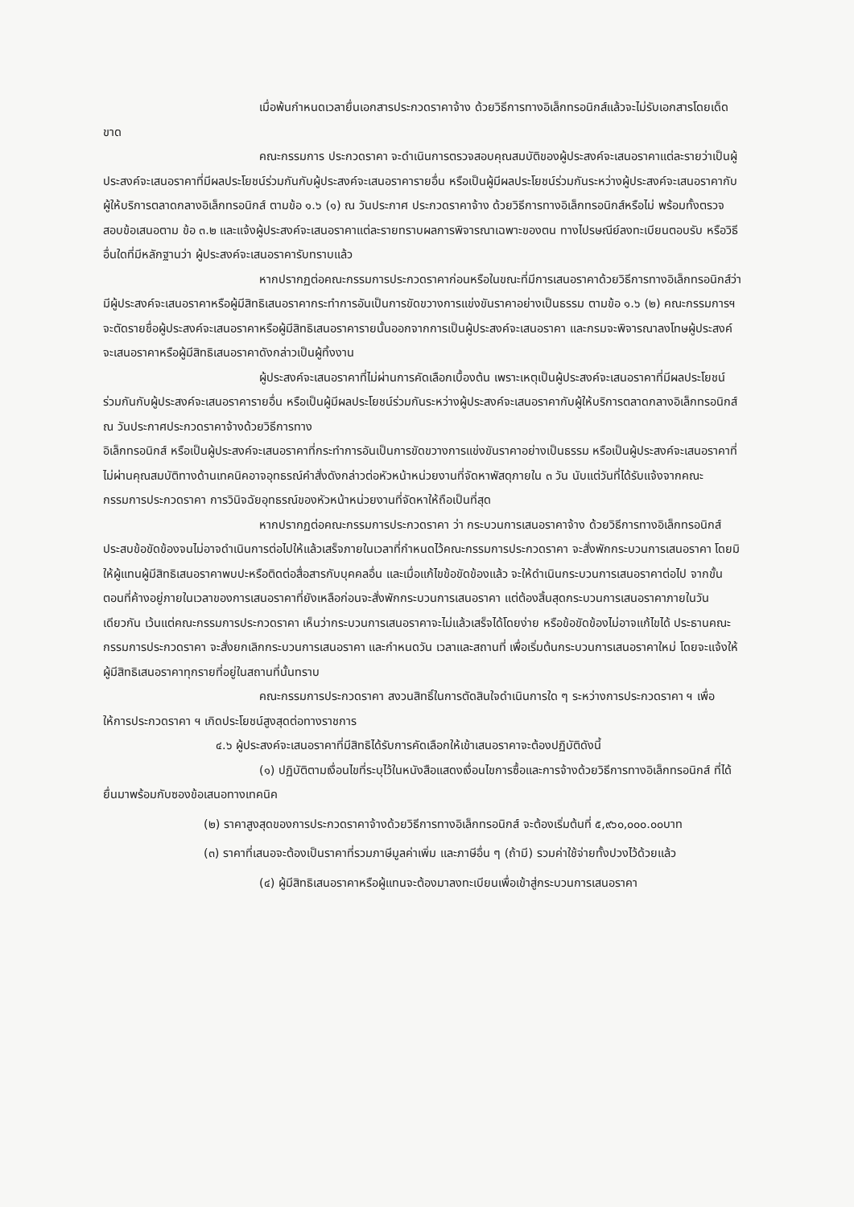เมื่อพ้นกำหนดเวลายื่นเอกสารประกวดราคาจ้าง ด้วยวิธีการทางอิเล็กทรอนิกส์แล้วจะไม่รับเอกสารโดยเด็ดขาด
คณะกรรมการ ประกวดราคา จะดำเนินการตรวจสอบคุณสมบัติของผู้ประสงค์จะเสนอราคาแต่ละรายว่าเป็นผู้ประสงค์จะเสนอราคาที่มีผลประโยชน์ร่วมกันกับผู้ประสงค์จะเสนอราคารายอื่น หรือเป็นผู้มีผลประโยชน์ร่วมกันระหว่างผู้ประสงค์จะเสนอราคากับผู้ให้บริการตลาดกลางอิเล็กทรอนิกส์ ตามข้อ ๑.๖ (๑) ณ วันประกาศ ประกวดราคาจ้าง ด้วยวิธีการทางอิเล็กทรอนิกส์หรือไม่ พร้อมทั้งตรวจสอบข้อเสนอตาม ข้อ ๓.๒ และแจ้งผู้ประสงค์จะเสนอราคาแต่ละรายทราบผลการพิจารณาเฉพาะของตน ทางไปรษณีย์ลงทะเบียนตอบรับ หรือวิธีอื่นใดที่มีหลักฐานว่า ผู้ประสงค์จะเสนอราคารับทราบแล้ว
หากปรากฏต่อคณะกรรมการประกวดราคาก่อนหรือในขณะที่มีการเสนอราคาด้วยวิธีการทางอิเล็กทรอนิกส์ว่ามีผู้ประสงค์จะเสนอราคาหรือผู้มีสิทธิเสนอราคากระทำการอันเป็นการขัดขวางการแข่งขันราคาอย่างเป็นธรรม ตามข้อ ๑.๖ (๒) คณะกรรมการฯ จะตัดรายชื่อผู้ประสงค์จะเสนอราคาหรือผู้มีสิทธิเสนอราคารายนั้นออกจากการเป็นผู้ประสงค์จะเสนอราคา และกรมจะพิจารณาลงโทษผู้ประสงค์จะเสนอราคาหรือผู้มีสิทธิเสนอราคาดังกล่าวเป็นผู้ทิ้งงาน
ผู้ประสงค์จะเสนอราคาที่ไม่ผ่านการคัดเลือกเบื้องต้น เพราะเหตุเป็นผู้ประสงค์จะเสนอราคาที่มีผลประโยชน์ร่วมกันกับผู้ประสงค์จะเสนอราคารายอื่น หรือเป็นผู้มีผลประโยชน์ร่วมกันระหว่างผู้ประสงค์จะเสนอราคากับผู้ให้บริการตลาดกลางอิเล็กทรอนิกส์ ณ วันประกาศประกวดราคาจ้างด้วยวิธีการทาง
อิเล็กทรอนิกส์ หรือเป็นผู้ประสงค์จะเสนอราคาที่กระทำการอันเป็นการขัดขวางการแข่งขันราคาอย่างเป็นธรรม หรือเป็นผู้ประสงค์จะเสนอราคาที่ไม่ผ่านคุณสมบัติทางด้านเทคนิคอาจอุทธรณ์คำสั่งดังกล่าวต่อหัวหน้าหน่วยงานที่จัดหาพัสดุภายใน ๓ วัน นับแต่วันที่ได้รับแจ้งจากคณะกรรมการประกวดราคา การวินิจฉัยอุทธรณ์ของหัวหน้าหน่วยงานที่จัดหาให้ถือเป็นที่สุด
หากปรากฏต่อคณะกรรมการประกวดราคา ว่า กระบวนการเสนอราคาจ้าง ด้วยวิธีการทางอิเล็กทรอนิกส์ประสบข้อขัดข้องจนไม่อาจดำเนินการต่อไปให้แล้วเสร็จภายในเวลาที่กำหนดไว้คณะกรรมการประกวดราคา จะสั่งพักกระบวนการเสนอราคา โดยมิให้ผู้แทนผู้มีสิทธิเสนอราคาพบปะหรือติดต่อสื่อสารกับบุคคลอื่น และเมื่อแก้ไขข้อขัดข้องแล้ว จะให้ดำเนินกระบวนการเสนอราคาต่อไป จากขั้นตอนที่ค้างอยู่ภายในเวลาของการเสนอราคาที่ยังเหลือก่อนจะสั่งพักกระบวนการเสนอราคา แต่ต้องสิ้นสุดกระบวนการเสนอราคาภายในวันเดียวกัน เว้นแต่คณะกรรมการประกวดราคา เห็นว่ากระบวนการเสนอราคาจะไม่แล้วเสร็จได้โดยง่าย หรือข้อขัดข้องไม่อาจแก้ไขได้ ประธานคณะกรรมการประกวดราคา จะสั่งยกเลิกกระบวนการเสนอราคา และกำหนดวัน เวลาและสถานที่ เพื่อเริ่มต้นกระบวนการเสนอราคาใหม่ โดยจะแจ้งให้ผู้มีสิทธิเสนอราคาทุกรายที่อยู่ในสถานที่นั้นทราบ
คณะกรรมการประกวดราคา สงวนสิทธิ์ในการตัดสินใจดำเนินการใด ๆ ระหว่างการประกวดราคา ฯ เพื่อให้การประกวดราคา ฯ เกิดประโยชน์สูงสุดต่อทางราชการ
๔.๖ ผู้ประสงค์จะเสนอราคาที่มีสิทธิได้รับการคัดเลือกให้เข้าเสนอราคาจะต้องปฏิบัติดังนี้
(๑) ปฏิบัติตามเงื่อนไขที่ระบุไว้ในหนังสือแสดงเงื่อนไขการซื้อและการจ้างด้วยวิธีการทางอิเล็กทรอนิกส์ ที่ได้ยื่นมาพร้อมกับซองข้อเสนอทางเทคนิค
(๒) ราคาสูงสุดของการประกวดราคาจ้างด้วยวิธีการทางอิเล็กทรอนิกส์ จะต้องเริ่มต้นที่ ๕,๙๖๐,๐๐๐.๐๐บาท
(๓) ราคาที่เสนอจะต้องเป็นราคาที่รวมภาษีมูลค่าเพิ่ม และภาษีอื่น ๆ (ถ้ามี) รวมค่าใช้จ่ายทั้งปวงไว้ด้วยแล้ว
(๔) ผู้มีสิทธิเสนอราคาหรือผู้แทนจะต้องมาลงทะเบียนเพื่อเข้าสู่กระบวนการเสนอราคา